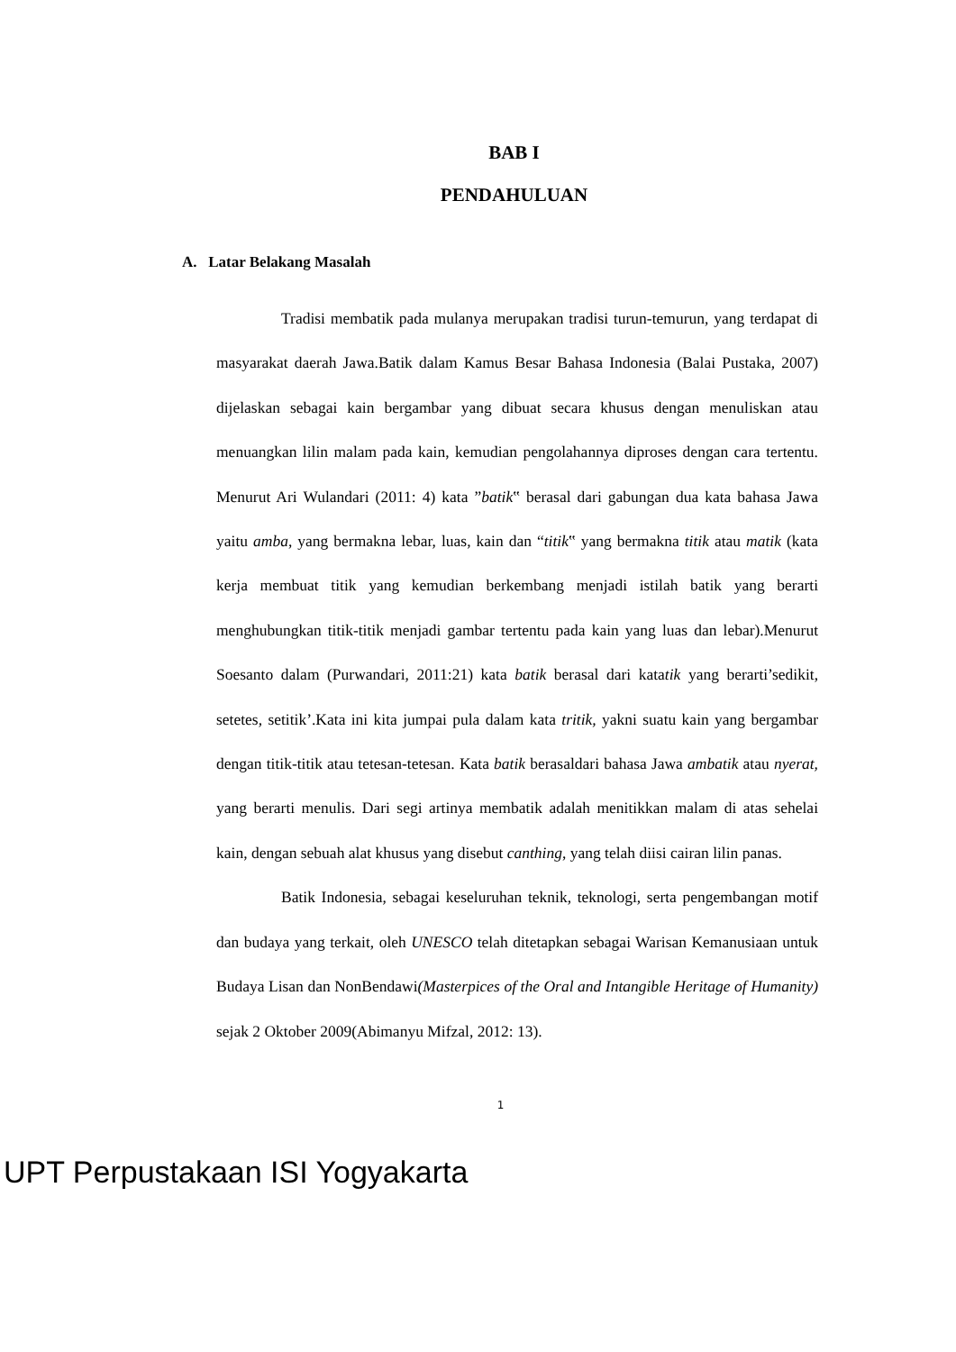BAB I
PENDAHULUAN
A. Latar Belakang Masalah
Tradisi membatik pada mulanya merupakan tradisi turun-temurun, yang terdapat di masyarakat daerah Jawa.Batik dalam Kamus Besar Bahasa Indonesia (Balai Pustaka, 2007) dijelaskan sebagai kain bergambar yang dibuat secara khusus dengan menuliskan atau menuangkan lilin malam pada kain, kemudian pengolahannya diproses dengan cara tertentu. Menurut Ari Wulandari (2011: 4) kata ”batik‟ berasal dari gabungan dua kata bahasa Jawa yaitu amba, yang bermakna lebar, luas, kain dan “titik‟ yang bermakna titik atau matik (kata kerja membuat titik yang kemudian berkembang menjadi istilah batik yang berarti menghubungkan titik-titik menjadi gambar tertentu pada kain yang luas dan lebar).Menurut Soesanto dalam (Purwandari, 2011:21) kata batik berasal dari katatik yang berarti’sedikit, setetes, setitik’.Kata ini kita jumpai pula dalam kata tritik, yakni suatu kain yang bergambar dengan titik-titik atau tetesan-tetesan. Kata batik berasaldari bahasa Jawa ambatik atau nyerat, yang berarti menulis. Dari segi artinya membatik adalah menitikkan malam di atas sehelai kain, dengan sebuah alat khusus yang disebut canthing, yang telah diisi cairan lilin panas.
Batik Indonesia, sebagai keseluruhan teknik, teknologi, serta pengembangan motif dan budaya yang terkait, oleh UNESCO telah ditetapkan sebagai Warisan Kemanusiaan untuk Budaya Lisan dan NonBendawi(Masterpices of the Oral and Intangible Heritage of Humanity) sejak 2 Oktober 2009(Abimanyu Mifzal, 2012: 13).
1
UPT Perpustakaan ISI Yogyakarta